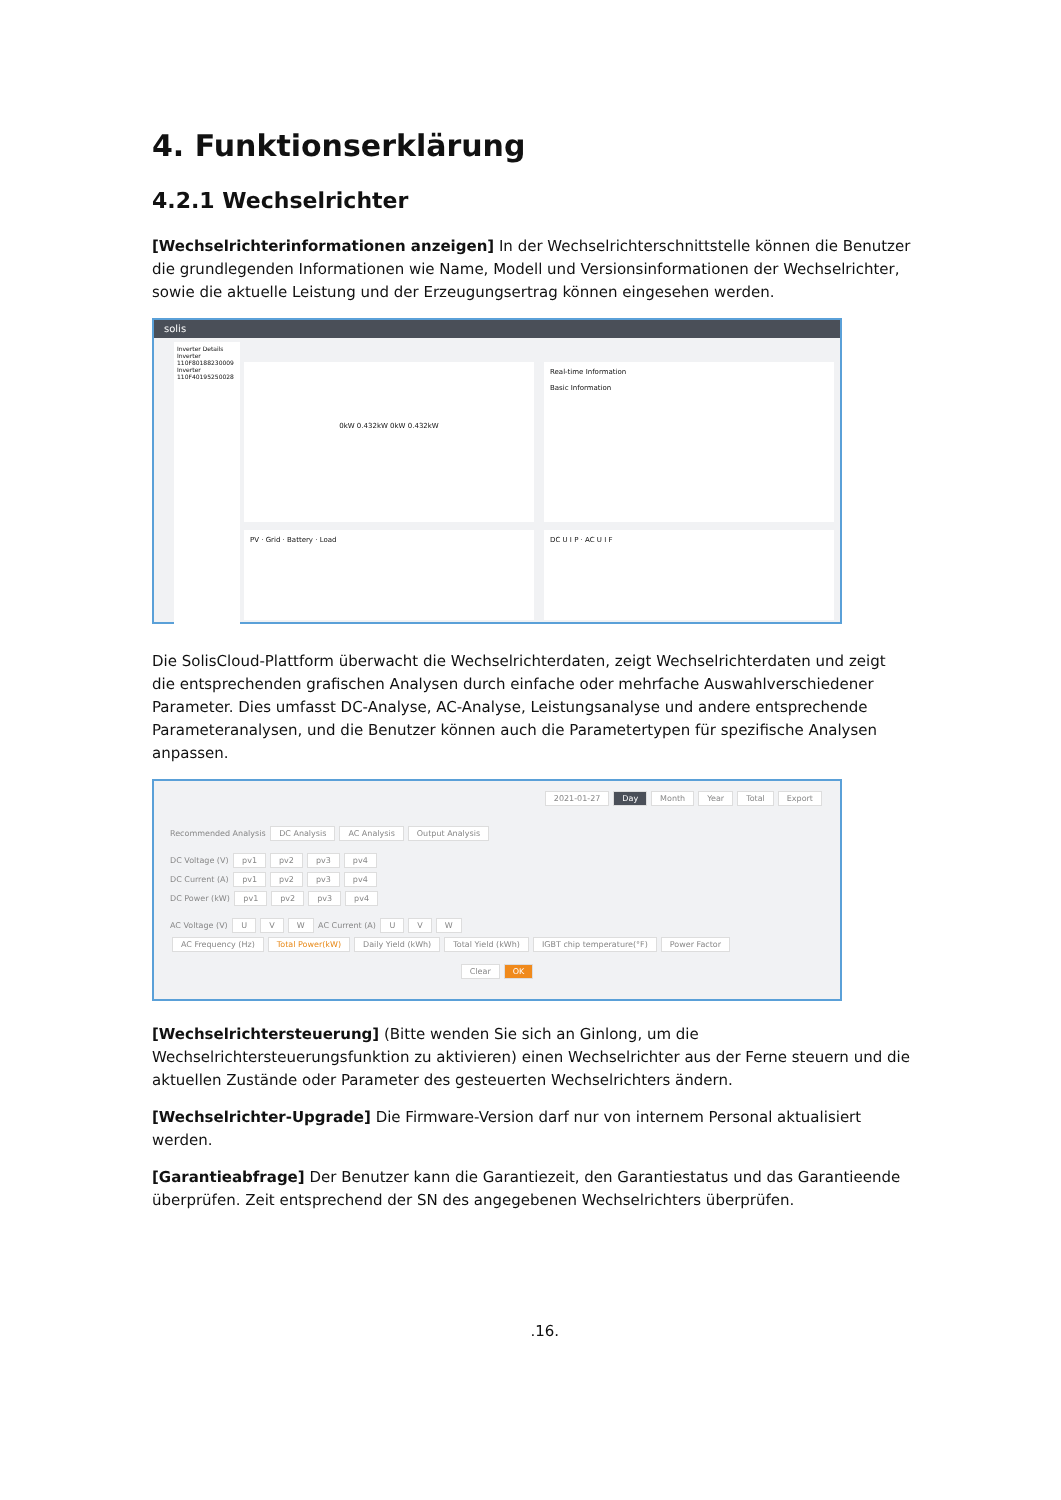4. Funktionserklärung
4.2.1 Wechselrichter
[Wechselrichterinformationen anzeigen] In der Wechselrichterschnittstelle können die Benutzer die grundlegenden Informationen wie Name, Modell und Versionsinformationen der Wechselrichter, sowie die aktuelle Leistung und der Erzeugungsertrag können eingesehen werden.
solis
Inverter Details
Inverter 110F80188230009
Inverter 110F40195250028
0kW 0.432kW 0kW 0.432kW
Real-time Information
Basic Information
PV · Grid · Battery · Load DC U I P · AC U I F
Die SolisCloud-Plattform überwacht die Wechselrichterdaten, zeigt Wechselrichterdaten und zeigt die entsprechenden grafischen Analysen durch einfache oder mehrfache Auswahlverschiedener Parameter. Dies umfasst DC-Analyse, AC-Analyse, Leistungsanalyse und andere entsprechende Parameteranalysen, und die Benutzer können auch die Parametertypen für spezifische Analysen anpassen.
2021-01-27 Day Month Year Total Export
Recommended Analysis DC Analysis AC Analysis Output Analysis
DC Voltage (V) pv1 pv2 pv3 pv4
DC Current (A) pv1 pv2 pv3 pv4
DC Power (kW) pv1 pv2 pv3 pv4
AC Voltage (V) U V W AC Current (A) U V W
AC Frequency (Hz) Total Power(kW) Daily Yield (kWh) Total Yield (kWh) IGBT chip temperature(°F) Power Factor
Clear OK
[Wechselrichtersteuerung] (Bitte wenden Sie sich an Ginlong, um die Wechselrichtersteuerungsfunktion zu aktivieren) einen Wechselrichter aus der Ferne steuern und die aktuellen Zustände oder Parameter des gesteuerten Wechselrichters ändern.
[Wechselrichter-Upgrade] Die Firmware-Version darf nur von internem Personal aktualisiert werden.
[Garantieabfrage] Der Benutzer kann die Garantiezeit, den Garantiestatus und das Garantieende überprüfen. Zeit entsprechend der SN des angegebenen Wechselrichters überprüfen.
.16.